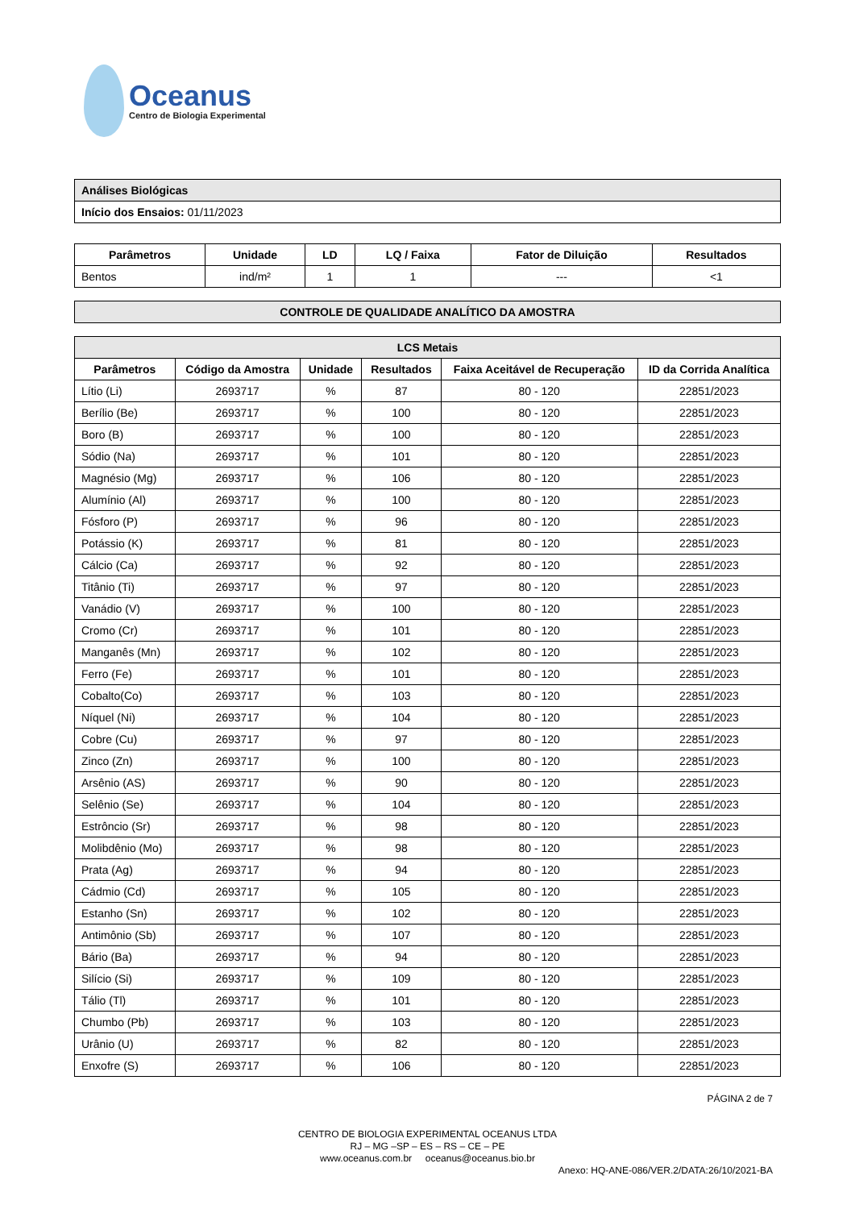Oceanus
Centro de Biologia Experimental
| Análises Biológicas |
| Início dos Ensaios: 01/11/2023 |
| Parâmetros | Unidade | LD | LQ / Faixa | Fator de Diluição | Resultados |
| --- | --- | --- | --- | --- | --- |
| Bentos | ind/m² | 1 | 1 | --- | <1 |
| CONTROLE DE QUALIDADE ANALÍTICO DA AMOSTRA |
| --- |
| LCS Metais | | | | | |
| --- | --- | --- | --- | --- | --- |
| Parâmetros | Código da Amostra | Unidade | Resultados | Faixa Aceitável de Recuperação | ID da Corrida Analítica |
| Lítio (Li) | 2693717 | % | 87 | 80 - 120 | 22851/2023 |
| Berílio (Be) | 2693717 | % | 100 | 80 - 120 | 22851/2023 |
| Boro (B) | 2693717 | % | 100 | 80 - 120 | 22851/2023 |
| Sódio (Na) | 2693717 | % | 101 | 80 - 120 | 22851/2023 |
| Magnésio (Mg) | 2693717 | % | 106 | 80 - 120 | 22851/2023 |
| Alumínio (Al) | 2693717 | % | 100 | 80 - 120 | 22851/2023 |
| Fósforo (P) | 2693717 | % | 96 | 80 - 120 | 22851/2023 |
| Potássio (K) | 2693717 | % | 81 | 80 - 120 | 22851/2023 |
| Cálcio (Ca) | 2693717 | % | 92 | 80 - 120 | 22851/2023 |
| Titânio (Ti) | 2693717 | % | 97 | 80 - 120 | 22851/2023 |
| Vanádio (V) | 2693717 | % | 100 | 80 - 120 | 22851/2023 |
| Cromo (Cr) | 2693717 | % | 101 | 80 - 120 | 22851/2023 |
| Manganês (Mn) | 2693717 | % | 102 | 80 - 120 | 22851/2023 |
| Ferro (Fe) | 2693717 | % | 101 | 80 - 120 | 22851/2023 |
| Cobalto(Co) | 2693717 | % | 103 | 80 - 120 | 22851/2023 |
| Níquel (Ni) | 2693717 | % | 104 | 80 - 120 | 22851/2023 |
| Cobre (Cu) | 2693717 | % | 97 | 80 - 120 | 22851/2023 |
| Zinco (Zn) | 2693717 | % | 100 | 80 - 120 | 22851/2023 |
| Arsênio (AS) | 2693717 | % | 90 | 80 - 120 | 22851/2023 |
| Selênio (Se) | 2693717 | % | 104 | 80 - 120 | 22851/2023 |
| Estrôncio (Sr) | 2693717 | % | 98 | 80 - 120 | 22851/2023 |
| Molibdênio (Mo) | 2693717 | % | 98 | 80 - 120 | 22851/2023 |
| Prata (Ag) | 2693717 | % | 94 | 80 - 120 | 22851/2023 |
| Cádmio (Cd) | 2693717 | % | 105 | 80 - 120 | 22851/2023 |
| Estanho (Sn) | 2693717 | % | 102 | 80 - 120 | 22851/2023 |
| Antimônio (Sb) | 2693717 | % | 107 | 80 - 120 | 22851/2023 |
| Bário (Ba) | 2693717 | % | 94 | 80 - 120 | 22851/2023 |
| Silício (Si) | 2693717 | % | 109 | 80 - 120 | 22851/2023 |
| Tálio (Tl) | 2693717 | % | 101 | 80 - 120 | 22851/2023 |
| Chumbo (Pb) | 2693717 | % | 103 | 80 - 120 | 22851/2023 |
| Urânio (U) | 2693717 | % | 82 | 80 - 120 | 22851/2023 |
| Enxofre (S) | 2693717 | % | 106 | 80 - 120 | 22851/2023 |
PÁGINA 2 de 7
CENTRO DE BIOLOGIA EXPERIMENTAL OCEANUS LTDA
RJ – MG –SP – ES – RS – CE – PE
www.oceanus.com.br oceanus@oceanus.bio.br
Anexo: HQ-ANE-086/VER.2/DATA:26/10/2021-BA